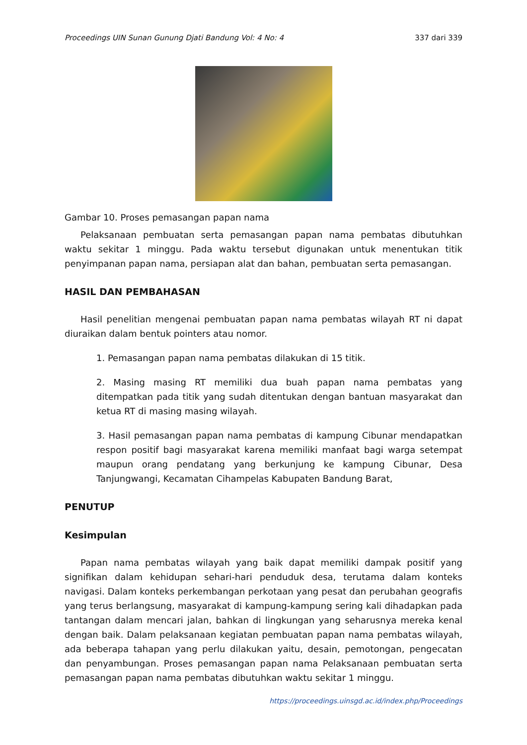Proceedings UIN Sunan Gunung Djati Bandung Vol: 4 No: 4 337 dari 339
Gambar 10. Proses pemasangan papan nama
Pelaksanaan pembuatan serta pemasangan papan nama pembatas dibutuhkan waktu sekitar 1 minggu. Pada waktu tersebut digunakan untuk menentukan titik penyimpanan papan nama, persiapan alat dan bahan, pembuatan serta pemasangan.
HASIL DAN PEMBAHASAN
Hasil penelitian mengenai pembuatan papan nama pembatas wilayah RT ni dapat diuraikan dalam bentuk pointers atau nomor.
1. Pemasangan papan nama pembatas dilakukan di 15 titik.
2. Masing masing RT memiliki dua buah papan nama pembatas yang ditempatkan pada titik yang sudah ditentukan dengan bantuan masyarakat dan ketua RT di masing masing wilayah.
3. Hasil pemasangan papan nama pembatas di kampung Cibunar mendapatkan respon positif bagi masyarakat karena memiliki manfaat bagi warga setempat maupun orang pendatang yang berkunjung ke kampung Cibunar, Desa Tanjungwangi, Kecamatan Cihampelas Kabupaten Bandung Barat,
PENUTUP
Kesimpulan
Papan nama pembatas wilayah yang baik dapat memiliki dampak positif yang signifikan dalam kehidupan sehari-hari penduduk desa, terutama dalam konteks navigasi. Dalam konteks perkembangan perkotaan yang pesat dan perubahan geografis yang terus berlangsung, masyarakat di kampung-kampung sering kali dihadapkan pada tantangan dalam mencari jalan, bahkan di lingkungan yang seharusnya mereka kenal dengan baik. Dalam pelaksanaan kegiatan pembuatan papan nama pembatas wilayah, ada beberapa tahapan yang perlu dilakukan yaitu, desain, pemotongan, pengecatan dan penyambungan. Proses pemasangan papan nama Pelaksanaan pembuatan serta pemasangan papan nama pembatas dibutuhkan waktu sekitar 1 minggu.
https://proceedings.uinsgd.ac.id/index.php/Proceedings